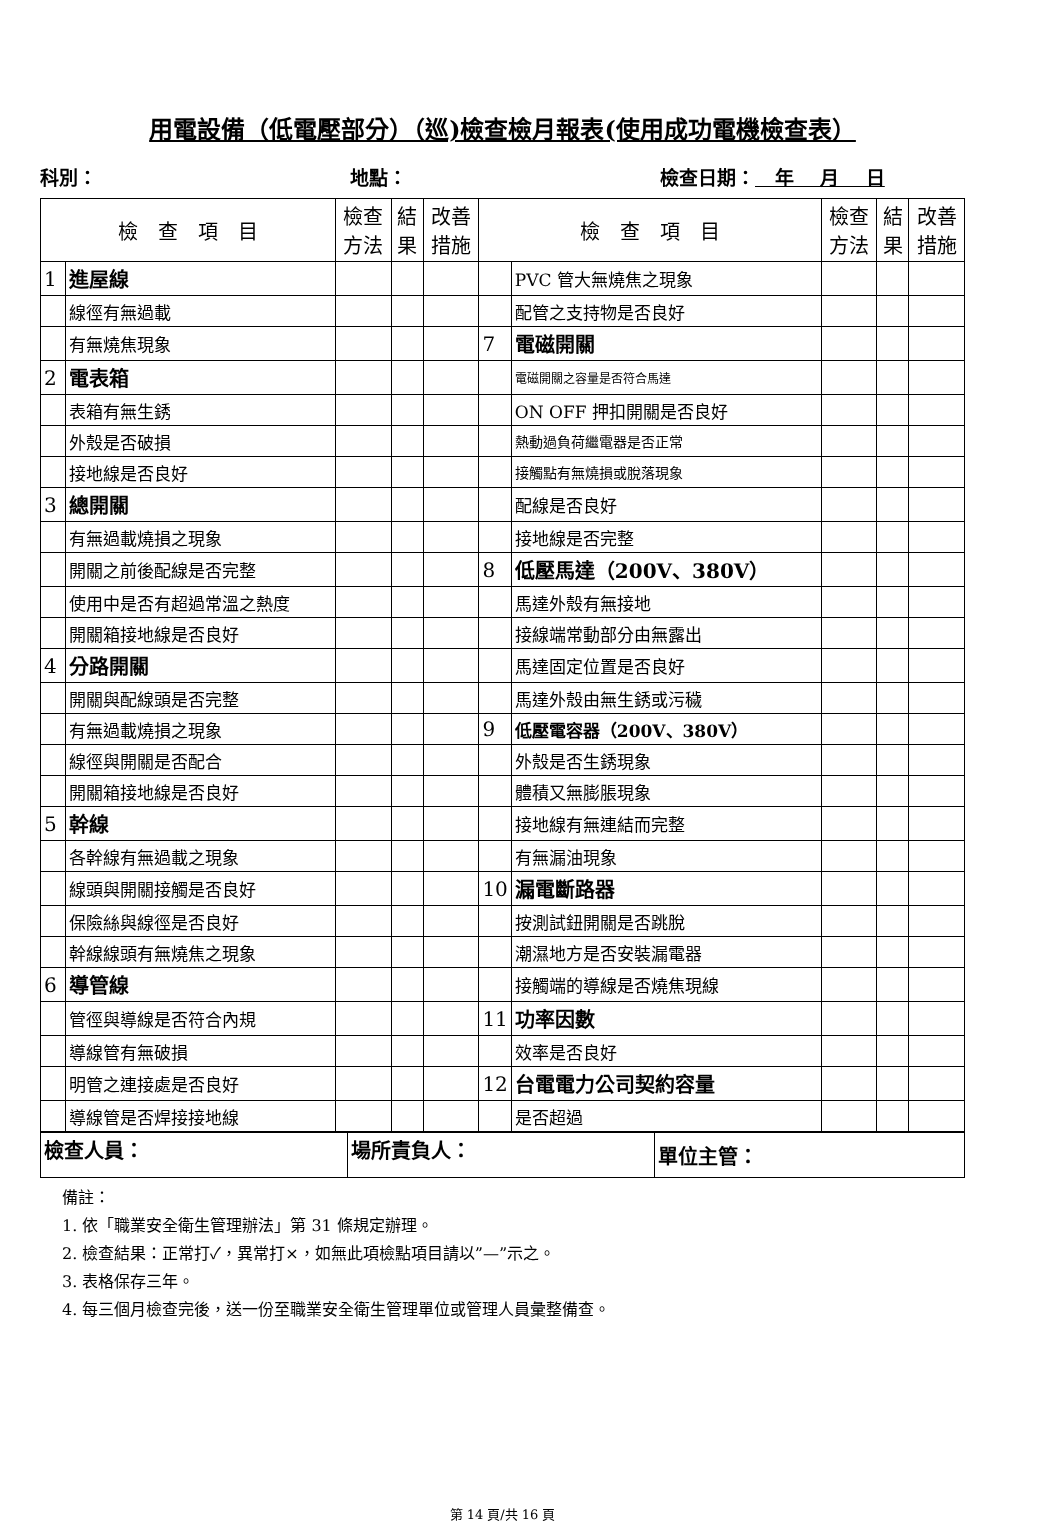用電設備（低電壓部分）（巡)檢查檢月報表(使用成功電機檢查表）
科別： 地點： 檢查日期： 年 月 日
| 檢 查 項 目 | | 檢查 方法 | 結 果 | 改善 措施 | 檢 查 項 目 | | 檢查 方法 | 結 果 | 改善 措施 |
| --- | --- | --- | --- | --- | --- | --- | --- | --- | --- |
| 1 | 進屋線 | | | | | PVC 管大無燒焦之現象 | | | |
| | 線徑有無過載 | | | | | 配管之支持物是否良好 | | | |
| | 有無燒焦現象 | | | | 7 | 電磁開關 | | | |
| 2 | 電表箱 | | | | | 電磁開關之容量是否符合馬達 | | | |
| | 表箱有無生銹 | | | | | ON OFF 押扣開關是否良好 | | | |
| | 外殼是否破損 | | | | | 熱動過負荷繼電器是否正常 | | | |
| | 接地線是否良好 | | | | | 接觸點有無燒損或脫落現象 | | | |
| 3 | 總開關 | | | | | 配線是否良好 | | | |
| | 有無過載燒損之現象 | | | | | 接地線是否完整 | | | |
| | 開關之前後配線是否完整 | | | | 8 | 低壓馬達（200V、380V） | | | |
| | 使用中是否有超過常溫之熱度 | | | | | 馬達外殼有無接地 | | | |
| | 開關箱接地線是否良好 | | | | | 接線端常動部分由無露出 | | | |
| 4 | 分路開關 | | | | | 馬達固定位置是否良好 | | | |
| | 開關與配線頭是否完整 | | | | | 馬達外殼由無生銹或污穢 | | | |
| | 有無過載燒損之現象 | | | | 9 | 低壓電容器（200V、380V） | | | |
| | 線徑與開關是否配合 | | | | | 外殼是否生銹現象 | | | |
| | 開關箱接地線是否良好 | | | | | 體積又無膨脹現象 | | | |
| 5 | 幹線 | | | | | 接地線有無連結而完整 | | | |
| | 各幹線有無過載之現象 | | | | | 有無漏油現象 | | | |
| | 線頭與開關接觸是否良好 | | | | 10 | 漏電斷路器 | | | |
| | 保險絲與線徑是否良好 | | | | | 按測試鈕開關是否跳脫 | | | |
| | 幹線線頭有無燒焦之現象 | | | | | 潮濕地方是否安裝漏電器 | | | |
| 6 | 導管線 | | | | | 接觸端的導線是否燒焦現線 | | | |
| | 管徑與導線是否符合內規 | | | | 11 | 功率因數 | | | |
| | 導線管有無破損 | | | | | 效率是否良好 | | | |
| | 明管之連接處是否良好 | | | | 12 | 台電電力公司契約容量 | | | |
| | 導線管是否焊接接地線 | | | | | 是否超過 | | | |
| 檢查人員： | 場所責負人： | 單位主管： |
備註：
1. 依「職業安全衛生管理辦法」第 31 條規定辦理。
2. 檢查結果：正常打✓，異常打×，如無此項檢點項目請以”—”示之。
3. 表格保存三年。
4. 每三個月檢查完後，送一份至職業安全衛生管理單位或管理人員彙整備查。
第 14 頁/共 16 頁